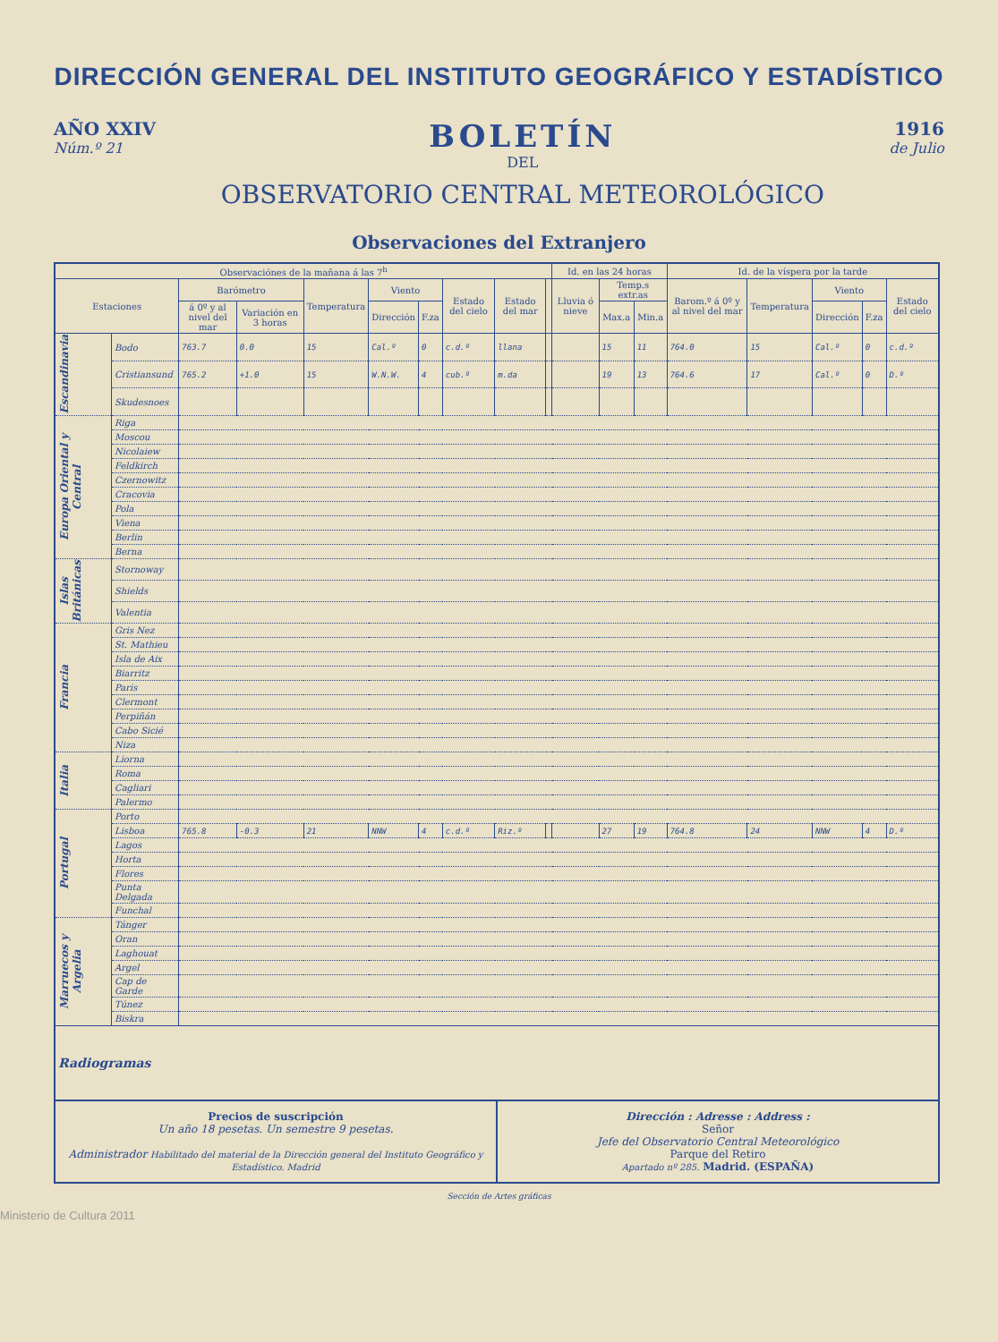DIRECCIÓN GENERAL DEL INSTITUTO GEOGRÁFICO Y ESTADÍSTICO
AÑO XXIV
Núm.º 21
BOLETÍN
DEL
OBSERVATORIO CENTRAL METEOROLÓGICO
1916
de Julio
Observaciones del Extranjero
| Observaciónes de la mañana á las 7<sup>h</sup> | | | | | | | | | | Id. en las 24 horas | | | Id. de la víspera por la tarde | | | | |
| --- | --- | --- | --- | --- | --- | --- | --- | --- | --- | --- | --- | --- | --- | --- | --- | --- | --- |
| Estaciones | | Barómetro | | Temperatura | Viento | | Estado del cielo | Estado del mar | | Lluvia ó nieve | Temp.s extr.as | | Barom.º á 0º y al nivel del mar | Temperatura | Viento | | Estado del cielo |
| | | á 0º y al nivel del mar | Variación en 3 horas | | Dirección | F.za | | | | | Max.a | Min.a | | | Dirección | F.za | |
| Escandinavia | Bodo | 763.7 | 0.0 | 15 | Cal.º | 0 | c.d.º | llana | | | 15 | 11 | 764.0 | 15 | Cal.º | 0 | c.d.º |
| | Cristiansund | 765.2 | +1.0 | 15 | W.N.W. | 4 | cub.º | m.da | | | 19 | 13 | 764.6 | 17 | Cal.º | 0 | D.º |
| | Skudesnoes | | | | | | | | | | | | | | | | |
| Europa Oriental y Central | Riga | | | | | | | | | | | | | | | | |
| | Moscou | | | | | | | | | | | | | | | | |
| | Nicolaiew | | | | | | | | | | | | | | | | |
| | Feldkirch | | | | | | | | | | | | | | | | |
| | Czernowitz | | | | | | | | | | | | | | | | |
| | Cracovia | | | | | | | | | | | | | | | | |
| | Pola | | | | | | | | | | | | | | | | |
| | Viena | | | | | | | | | | | | | | | | |
| | Berlin | | | | | | | | | | | | | | | | |
| | Berna | | | | | | | | | | | | | | | | |
| Islas Británicas | Stornoway | | | | | | | | | | | | | | | | |
| | Shields | | | | | | | | | | | | | | | | |
| | Valentia | | | | | | | | | | | | | | | | |
| Francia | Gris Nez | | | | | | | | | | | | | | | | |
| | St. Mathieu | | | | | | | | | | | | | | | | |
| | Isla de Aix | | | | | | | | | | | | | | | | |
| | Biarritz | | | | | | | | | | | | | | | | |
| | Paris | | | | | | | | | | | | | | | | |
| | Clermont | | | | | | | | | | | | | | | | |
| | Perpiñán | | | | | | | | | | | | | | | | |
| | Cabo Sicié | | | | | | | | | | | | | | | | |
| | Niza | | | | | | | | | | | | | | | | |
| Italia | Liorna | | | | | | | | | | | | | | | | |
| | Roma | | | | | | | | | | | | | | | | |
| | Cagliari | | | | | | | | | | | | | | | | |
| | Palermo | | | | | | | | | | | | | | | | |
| Portugal | Porto | | | | | | | | | | | | | | | | |
| | Lisboa | 765.8 | -0.3 | 21 | NNW | 4 | c.d.º | Riz.º | | | 27 | 19 | 764.8 | 24 | NNW | 4 | D.º |
| | Lagos | | | | | | | | | | | | | | | | |
| | Horta | | | | | | | | | | | | | | | | |
| | Flores | | | | | | | | | | | | | | | | |
| | Punta Delgada | | | | | | | | | | | | | | | | |
| | Funchal | | | | | | | | | | | | | | | | |
| Marruecos y Argelia | Tánger | | | | | | | | | | | | | | | | |
| | Oran | | | | | | | | | | | | | | | | |
| | Laghouat | | | | | | | | | | | | | | | | |
| | Argel | | | | | | | | | | | | | | | | |
| | Cap de Garde | | | | | | | | | | | | | | | | |
| | Túnez | | | | | | | | | | | | | | | | |
| | Biskra | | | | | | | | | | | | | | | | |
| Radiogramas | | | | | | | | | | | | | | | | | |
Precios de suscripción
Un año 18 pesetas. Un semestre 9 pesetas.
Administrador Habilitado del material de la Dirección general del Instituto Geográfico y Estadístico. Madrid
Dirección : Adresse : Address :
Señor
Jefe del Observatorio Central Meteorológico
Parque del Retiro
Apartado nº 285. Madrid. (ESPAÑA)
Sección de Artes gráficas
Ministerio de Cultura 2011